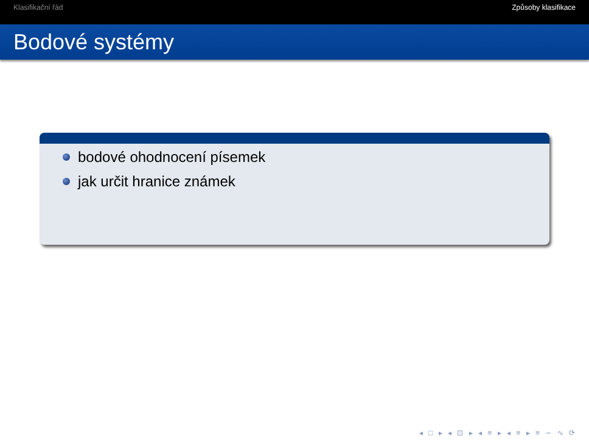Klasifikační řád Způsoby klasifikace
Bodové systémy
bodové ohodnocení písemek
jak určit hranice známek
◂ □ ▸ ◂ ⊡ ▸ ◂ ≡ ▸ ◂ ≡ ▸ ≡ ∽ ∿ ⟳